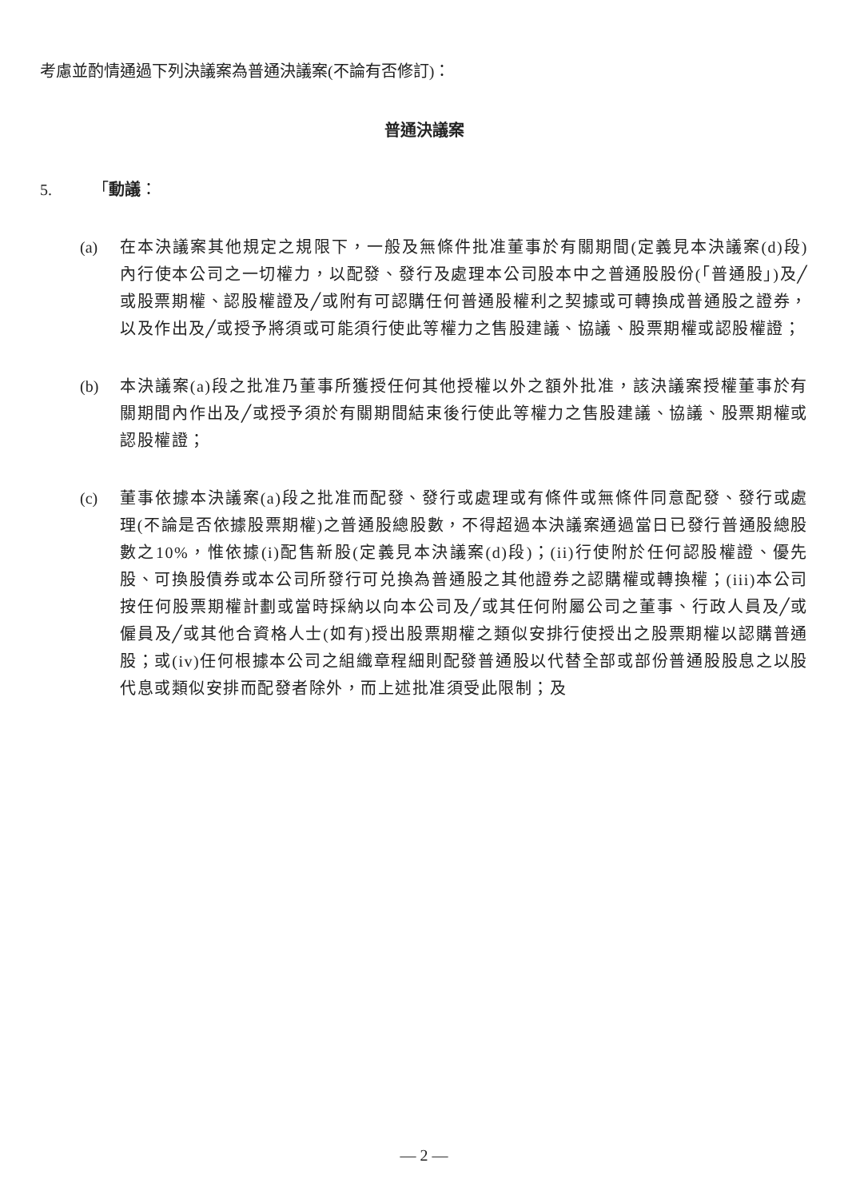考慮並酌情通過下列決議案為普通決議案(不論有否修訂)：
普通決議案
5. 「動議：
(a) 在本決議案其他規定之規限下，一般及無條件批准董事於有關期間(定義見本決議案(d)段)內行使本公司之一切權力，以配發、發行及處理本公司股本中之普通股股份(「普通股」)及╱或股票期權、認股權證及╱或附有可認購任何普通股權利之契據或可轉換成普通股之證券，以及作出及╱或授予將須或可能須行使此等權力之售股建議、協議、股票期權或認股權證；
(b) 本決議案(a)段之批准乃董事所獲授任何其他授權以外之額外批准，該決議案授權董事於有關期間內作出及╱或授予須於有關期間結束後行使此等權力之售股建議、協議、股票期權或認股權證；
(c) 董事依據本決議案(a)段之批准而配發、發行或處理或有條件或無條件同意配發、發行或處理(不論是否依據股票期權)之普通股總股數，不得超過本決議案通過當日已發行普通股總股數之10%，惟依據(i)配售新股(定義見本決議案(d)段)；(ii)行使附於任何認股權證、優先股、可換股債券或本公司所發行可兑換為普通股之其他證券之認購權或轉換權；(iii)本公司按任何股票期權計劃或當時採納以向本公司及╱或其任何附屬公司之董事、行政人員及╱或僱員及╱或其他合資格人士(如有)授出股票期權之類似安排行使授出之股票期權以認購普通股；或(iv)任何根據本公司之組織章程細則配發普通股以代替全部或部份普通股股息之以股代息或類似安排而配發者除外，而上述批准須受此限制；及
— 2 —